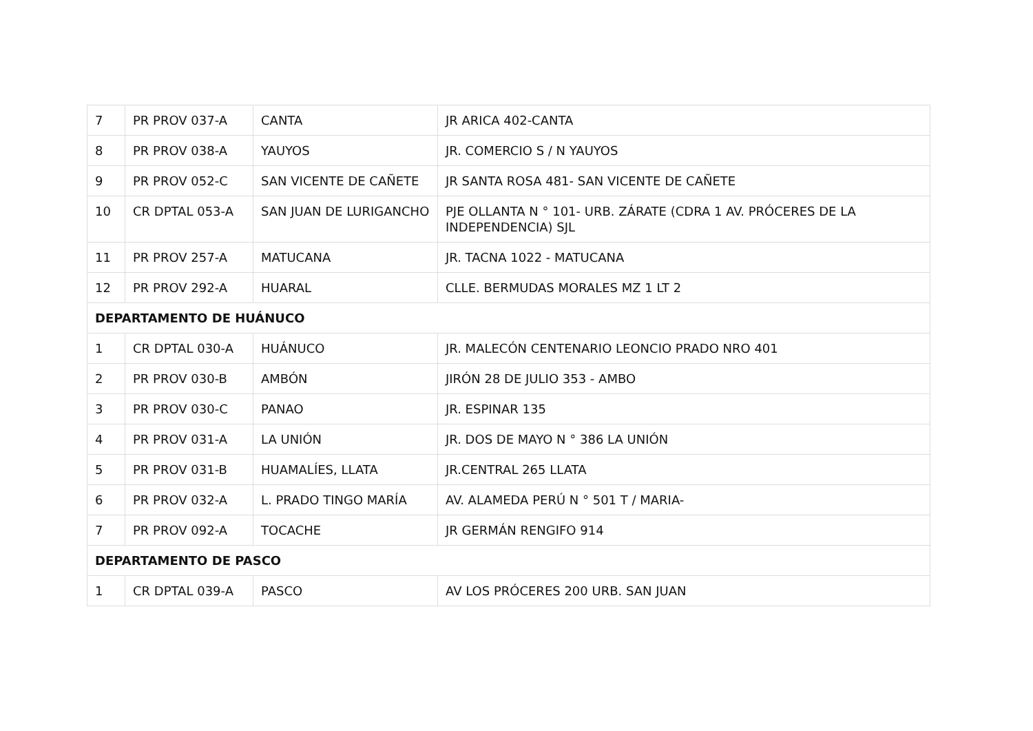| 7 | PR PROV 037-A | CANTA | JR ARICA 402-CANTA |
| 8 | PR PROV 038-A | YAUYOS | JR. COMERCIO S / N YAUYOS |
| 9 | PR PROV 052-C | SAN VICENTE DE CAÑETE | JR SANTA ROSA 481- SAN VICENTE DE CAÑETE |
| 10 | CR DPTAL 053-A | SAN JUAN DE LURIGANCHO | PJE OLLANTA N ° 101- URB. ZÁRATE (CDRA 1 AV. PRÓCERES DE LA INDEPENDENCIA) SJL |
| 11 | PR PROV 257-A | MATUCANA | JR. TACNA 1022 - MATUCANA |
| 12 | PR PROV 292-A | HUARAL | CLLE. BERMUDAS MORALES MZ 1 LT 2 |
| DEPARTAMENTO DE HUÁNUCO | | | |
| 1 | CR DPTAL 030-A | HUÁNUCO | JR. MALECÓN CENTENARIO LEONCIO PRADO NRO 401 |
| 2 | PR PROV 030-B | AMBÓN | JIRÓN 28 DE JULIO 353 - AMBO |
| 3 | PR PROV 030-C | PANAO | JR. ESPINAR 135 |
| 4 | PR PROV 031-A | LA UNIÓN | JR. DOS DE MAYO N ° 386 LA UNIÓN |
| 5 | PR PROV 031-B | HUAMALÍES, LLATA | JR.CENTRAL 265 LLATA |
| 6 | PR PROV 032-A | L. PRADO TINGO MARÍA | AV. ALAMEDA PERÚ N ° 501 T / MARIA- |
| 7 | PR PROV 092-A | TOCACHE | JR GERMÁN RENGIFO 914 |
| DEPARTAMENTO DE PASCO | | | |
| 1 | CR DPTAL 039-A | PASCO | AV LOS PRÓCERES 200 URB. SAN JUAN |